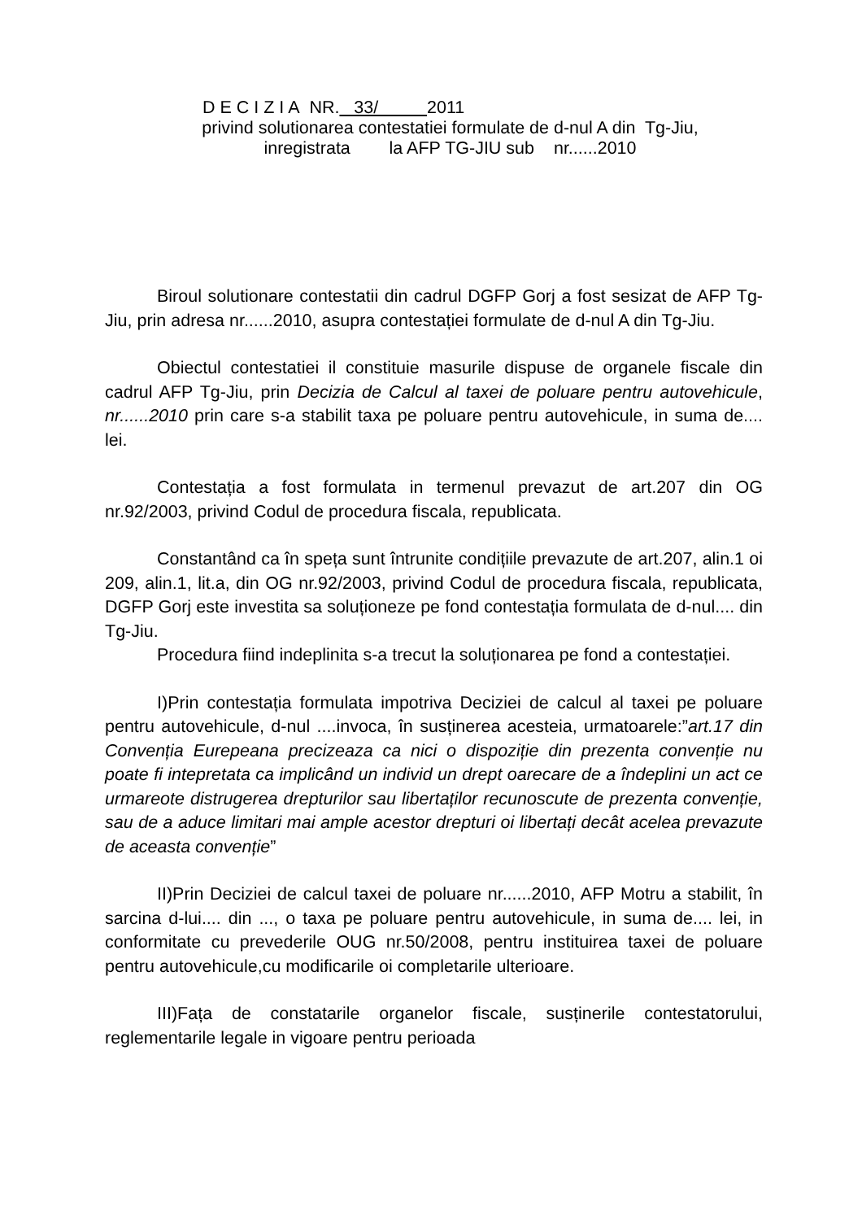D E C I Z I A NR. 33/ 2011
privind solutionarea contestatiei formulate de d-nul A din Tg-Jiu,
inregistrata la AFP TG-JIU sub nr......2010
Biroul solutionare contestatii din cadrul DGFP Gorj a fost sesizat de AFP Tg-Jiu, prin adresa nr......2010, asupra contestației formulate de d-nul A din Tg-Jiu.
Obiectul contestatiei il constituie masurile dispuse de organele fiscale din cadrul AFP Tg-Jiu, prin Decizia de Calcul al taxei de poluare pentru autovehicule, nr......2010 prin care s-a stabilit taxa pe poluare pentru autovehicule, in suma de.... lei.
Contestația a fost formulata in termenul prevazut de art.207 din OG nr.92/2003, privind Codul de procedura fiscala, republicata.
Constantând ca în speța sunt întrunite condițiile prevazute de art.207, alin.1 oi 209, alin.1, lit.a, din OG nr.92/2003, privind Codul de procedura fiscala, republicata, DGFP Gorj este investita sa soluționeze pe fond contestația formulata de d-nul.... din Tg-Jiu.
Procedura fiind indeplinita s-a trecut la soluționarea pe fond a contestației.
I)Prin contestația formulata impotriva Deciziei de calcul al taxei pe poluare pentru autovehicule, d-nul ....invoca, în susținerea acesteia, urmatoarele:”art.17 din Convenția Eurepeana precizeaza ca nici o dispoziție din prezenta convenție nu poate fi intepretata ca implicând un individ un drept oarecare de a îndeplini un act ce urmareote distrugerea drepturilor sau libertaților recunoscute de prezenta convenție, sau de a aduce limitari mai ample acestor drepturi oi libertați decât acelea prevazute de aceasta convenție”
II)Prin Deciziei de calcul taxei de poluare nr......2010, AFP Motru a stabilit, în sarcina d-lui.... din ..., o taxa pe poluare pentru autovehicule, in suma de.... lei, in conformitate cu prevederile OUG nr.50/2008, pentru instituirea taxei de poluare pentru autovehicule,cu modificarile oi completarile ulterioare.
III)Fața de constatarile organelor fiscale, susținerile contestatorului, reglementarile legale in vigoare pentru perioada